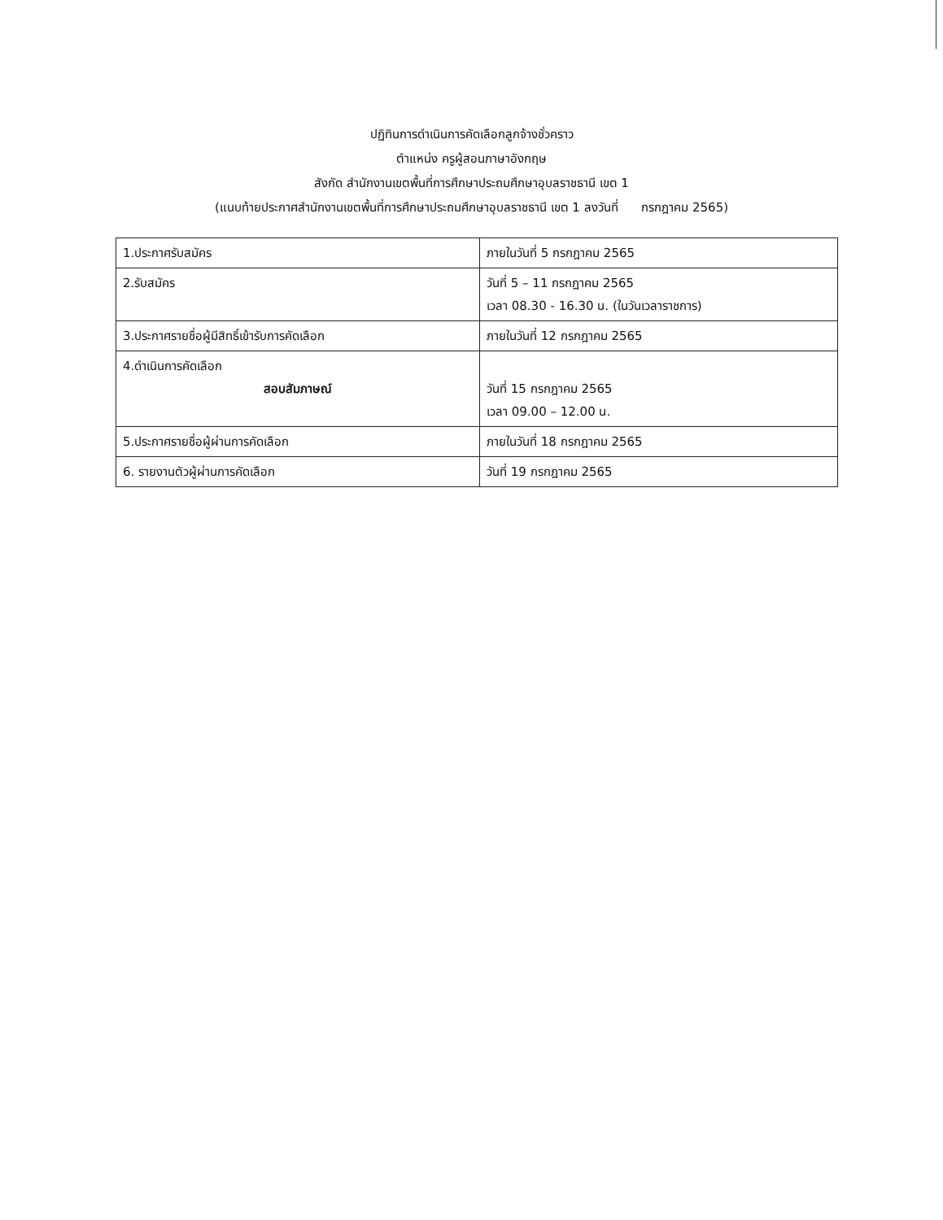ปฏิทินการดำเนินการคัดเลือกลูกจ้างชั่วคราว
ตำแหน่ง ครูผู้สอนภาษาอังกฤษ
สังกัด สำนักงานเขตพื้นที่การศึกษาประถมศึกษาอุบลราชธานี เขต 1
(แนบท้ายประกาศสำนักงานเขตพื้นที่การศึกษาประถมศึกษาอุบลราชธานี เขต 1 ลงวันที่ กรกฎาคม 2565)
| 1.ประกาศรับสมัคร | ภายในวันที่ 5 กรกฎาคม 2565 |
| 2.รับสมัคร | วันที่ 5 – 11 กรกฎาคม 2565 เวลา 08.30 - 16.30 น. (ในวันเวลาราชการ) |
| 3.ประกาศรายชื่อผู้มีสิทธิ์เข้ารับการคัดเลือก | ภายในวันที่ 12 กรกฎาคม 2565 |
| 4.ดำเนินการคัดเลือก สอบสัมภาษณ์ | วันที่ 15 กรกฎาคม 2565 เวลา 09.00 – 12.00 น. |
| 5.ประกาศรายชื่อผู้ผ่านการคัดเลือก | ภายในวันที่ 18 กรกฎาคม 2565 |
| 6. รายงานตัวผู้ผ่านการคัดเลือก | วันที่ 19 กรกฎาคม 2565 |